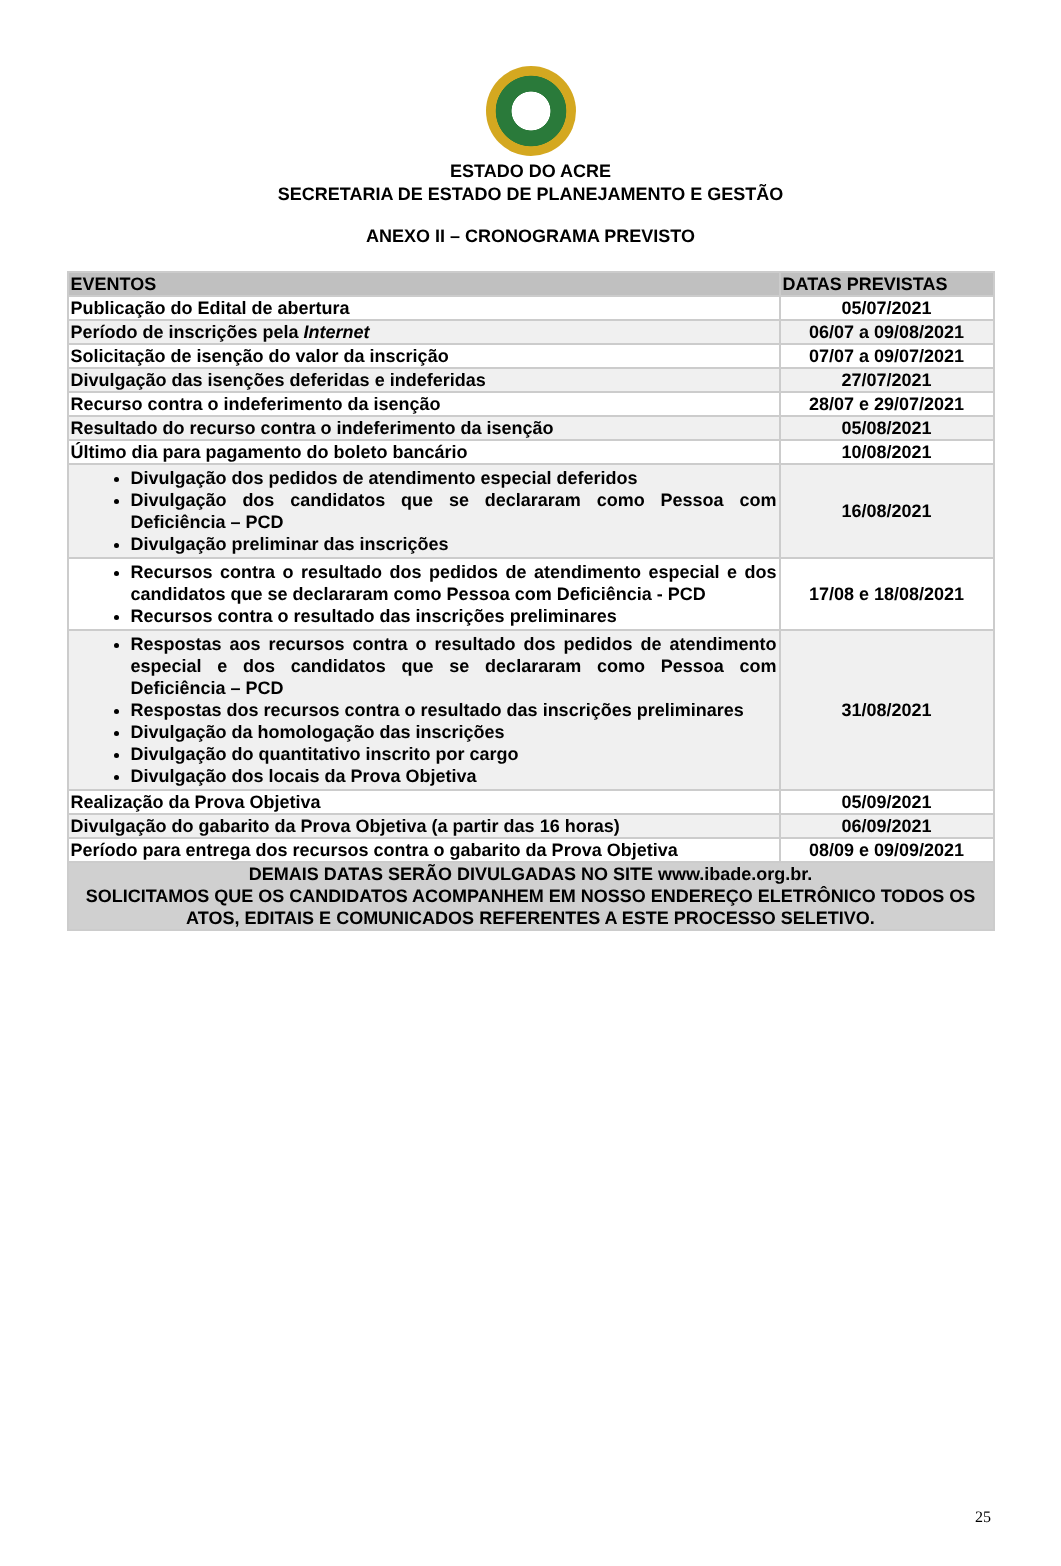ESTADO DO ACRE
SECRETARIA DE ESTADO DE PLANEJAMENTO E GESTÃO
ANEXO II – CRONOGRAMA PREVISTO
| EVENTOS | DATAS PREVISTAS |
| --- | --- |
| Publicação do Edital de abertura | 05/07/2021 |
| Período de inscrições pela Internet | 06/07 a 09/08/2021 |
| Solicitação de isenção do valor da inscrição | 07/07 a 09/07/2021 |
| Divulgação das isenções deferidas e indeferidas | 27/07/2021 |
| Recurso contra o indeferimento da isenção | 28/07 e 29/07/2021 |
| Resultado do recurso contra o indeferimento da isenção | 05/08/2021 |
| Último dia para pagamento do boleto bancário | 10/08/2021 |
| Divulgação dos pedidos de atendimento especial deferidos Divulgação dos candidatos que se declararam como Pessoa com Deficiência – PCD Divulgação preliminar das inscrições | 16/08/2021 |
| Recursos contra o resultado dos pedidos de atendimento especial e dos candidatos que se declararam como Pessoa com Deficiência - PCD Recursos contra o resultado das inscrições preliminares | 17/08 e 18/08/2021 |
| Respostas aos recursos contra o resultado dos pedidos de atendimento especial e dos candidatos que se declararam como Pessoa com Deficiência – PCD Respostas dos recursos contra o resultado das inscrições preliminares Divulgação da homologação das inscrições Divulgação do quantitativo inscrito por cargo Divulgação dos locais da Prova Objetiva | 31/08/2021 |
| Realização da Prova Objetiva | 05/09/2021 |
| Divulgação do gabarito da Prova Objetiva (a partir das 16 horas) | 06/09/2021 |
| Período para entrega dos recursos contra o gabarito da Prova Objetiva | 08/09 e 09/09/2021 |
| DEMAIS DATAS SERÃO DIVULGADAS NO SITE www.ibade.org.br. SOLICITAMOS QUE OS CANDIDATOS ACOMPANHEM EM NOSSO ENDEREÇO ELETRÔNICO TODOS OS ATOS, EDITAIS E COMUNICADOS REFERENTES A ESTE PROCESSO SELETIVO. | |
25